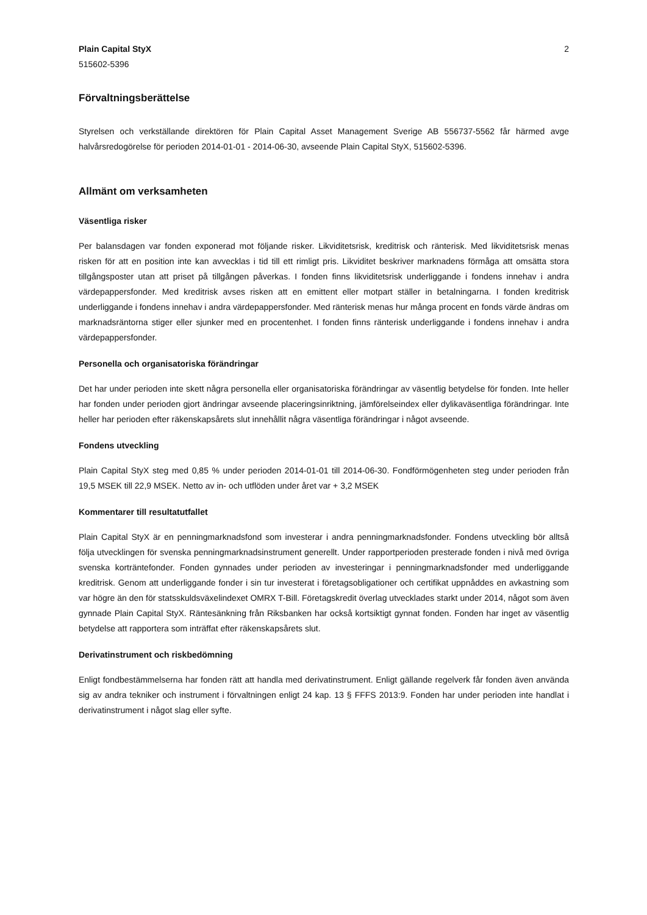Plain Capital StyX
515602-5396
2
Förvaltningsberättelse
Styrelsen och verkställande direktören för Plain Capital Asset Management Sverige AB 556737-5562 får härmed avge halvårsredogörelse för perioden 2014-01-01 - 2014-06-30, avseende Plain Capital StyX, 515602-5396.
Allmänt om verksamheten
Väsentliga risker
Per balansdagen var fonden exponerad mot följande risker. Likviditetsrisk, kreditrisk och ränterisk. Med likviditetsrisk menas risken för att en position inte kan avvecklas i tid till ett rimligt pris. Likviditet beskriver marknadens förmåga att omsätta stora tillgångsposter utan att priset på tillgången påverkas. I fonden finns likviditetsrisk underliggande i fondens innehav i andra värdepappersfonder. Med kreditrisk avses risken att en emittent eller motpart ställer in betalningarna. I fonden kreditrisk underliggande i fondens innehav i andra värdepappersfonder. Med ränterisk menas hur många procent en fonds värde ändras om marknadsräntorna stiger eller sjunker med en procentenhet. I fonden finns ränterisk underliggande i fondens innehav i andra värdepappersfonder.
Personella och organisatoriska förändringar
Det har under perioden inte skett några personella eller organisatoriska förändringar av väsentlig betydelse för fonden. Inte heller har fonden under perioden gjort ändringar avseende placeringsinriktning, jämförelseindex eller dylikaväsentliga förändringar. Inte heller har perioden efter räkenskapsårets slut innehållit några väsentliga förändringar i något avseende.
Fondens utveckling
Plain Capital StyX steg med 0,85 % under perioden 2014-01-01 till 2014-06-30. Fondförmögenheten steg under perioden från 19,5 MSEK till 22,9 MSEK. Netto av in- och utflöden under året var + 3,2 MSEK
Kommentarer till resultatutfallet
Plain Capital StyX är en penningmarknadsfond som investerar i andra penningmarknadsfonder. Fondens utveckling bör alltså följa utvecklingen för svenska penningmarknadsinstrument generellt. Under rapportperioden presterade fonden i nivå med övriga svenska korträntefonder. Fonden gynnades under perioden av investeringar i penningmarknadsfonder med underliggande kreditrisk. Genom att underliggande fonder i sin tur investerat i företagsobligationer och certifikat uppnåddes en avkastning som var högre än den för statsskuldsväxelindexet OMRX T-Bill. Företagskredit överlag utvecklades starkt under 2014, något som även gynnade Plain Capital StyX. Räntesänkning från Riksbanken har också kortsiktigt gynnat fonden. Fonden har inget av väsentlig betydelse att rapportera som inträffat efter räkenskapsårets slut.
Derivatinstrument och riskbedömning
Enligt fondbestämmelserna har fonden rätt att handla med derivatinstrument. Enligt gällande regelverk får fonden även använda sig av andra tekniker och instrument i förvaltningen enligt 24 kap. 13 § FFFS 2013:9. Fonden har under perioden inte handlat i derivatinstrument i något slag eller syfte.